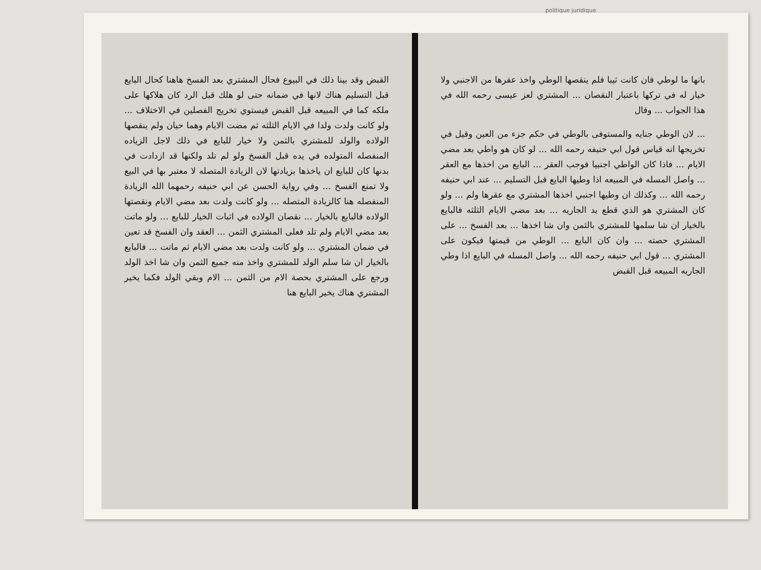politique juridique
بانها ما لوطي فان كانت ثيبا فلم ينقصها الوطي واخذ عقرها من الاجنبي ولا خيار له في تركها باعتبار النقصان ... المشتري لعز عيسى رحمه الله في هذا الجواب ... وقال
... لان الوطي جنايه والمستوفى بالوطي في حكم جزء من العين وقيل في تخريجها انه قياس قول ابي حنيفه رحمه الله ... لو كان هو واطي بعد مضي الايام ... فاذا كان الواطي اجنبيا فوجب العقر ... البايع من اخذها مع العقر ... واصل المسله في المبيعه اذا وطيها البايع قبل التسليم ... عند ابي حنيفه رحمه الله ... وكذلك ان وطيها اجنبي اخذها المشتري مع عقرها ولم ... ولو كان المشتري هو الذي قطع يد الجاريه ... بعد مضي الايام الثلثه فالبايع بالخيار ان شا سلمها للمشتري بالثمن وان شا اخذها ... بعد الفسخ ... على المشتري حصته ... وان كان البايع ... الوطي من قيمتها فيكون على المشتري ... قول ابي حنيفه رحمه الله ... واصل المسله في البايع اذا وطي الجاريه المبيعه قبل القبض
القبض وقد بينا ذلك في البيوع فحال المشتري بعد الفسخ هاهنا كحال البايع قبل التسليم هناك لانها في ضمانه حتى لو هلك قبل الرد كان هلاكها على ملكه كما في المبيعه قبل القبض فيستوي تخريج الفصلين في الاختلاف ... ولو كانت ولدت ولدا في الايام الثلثه ثم مضت الايام وهما حيان ولم ينقصها الولاده والولد للمشتري بالثمن ولا خيار للبايع في ذلك لاجل الزياده المنفصله المتولده في يده قبل الفسخ ولو لم تلد ولكنها قد ازدادت في بدنها كان للبايع ان ياخذها بزيادتها لان الزيادة المتصله لا معتبر بها في البيع ولا تمنع الفسخ ... وفي رواية الحسن عن ابي حنيفه رحمهما الله الزيادة المنفصله هنا كالزيادة المتصله ... ولو كانت ولدت بعد مضي الايام ونقصتها الولاده فالبايع بالخيار ... نقصان الولاده في اثبات الخيار للبايع ... ولو ماتت بعد مضي الايام ولم تلد فعلى المشتري الثمن ... العقد وان الفسخ قد تعين في ضمان المشتري ... ولو كانت ولدت بعد مضي الايام ثم ماتت ... فالبايع بالخيار ان شا سلم الولد للمشتري واخذ منه جميع الثمن وان شا اخذ الولد ورجع على المشتري بحصة الام من الثمن ... الام وبقي الولد فكما يخير المشتري هناك يخير البايع هنا